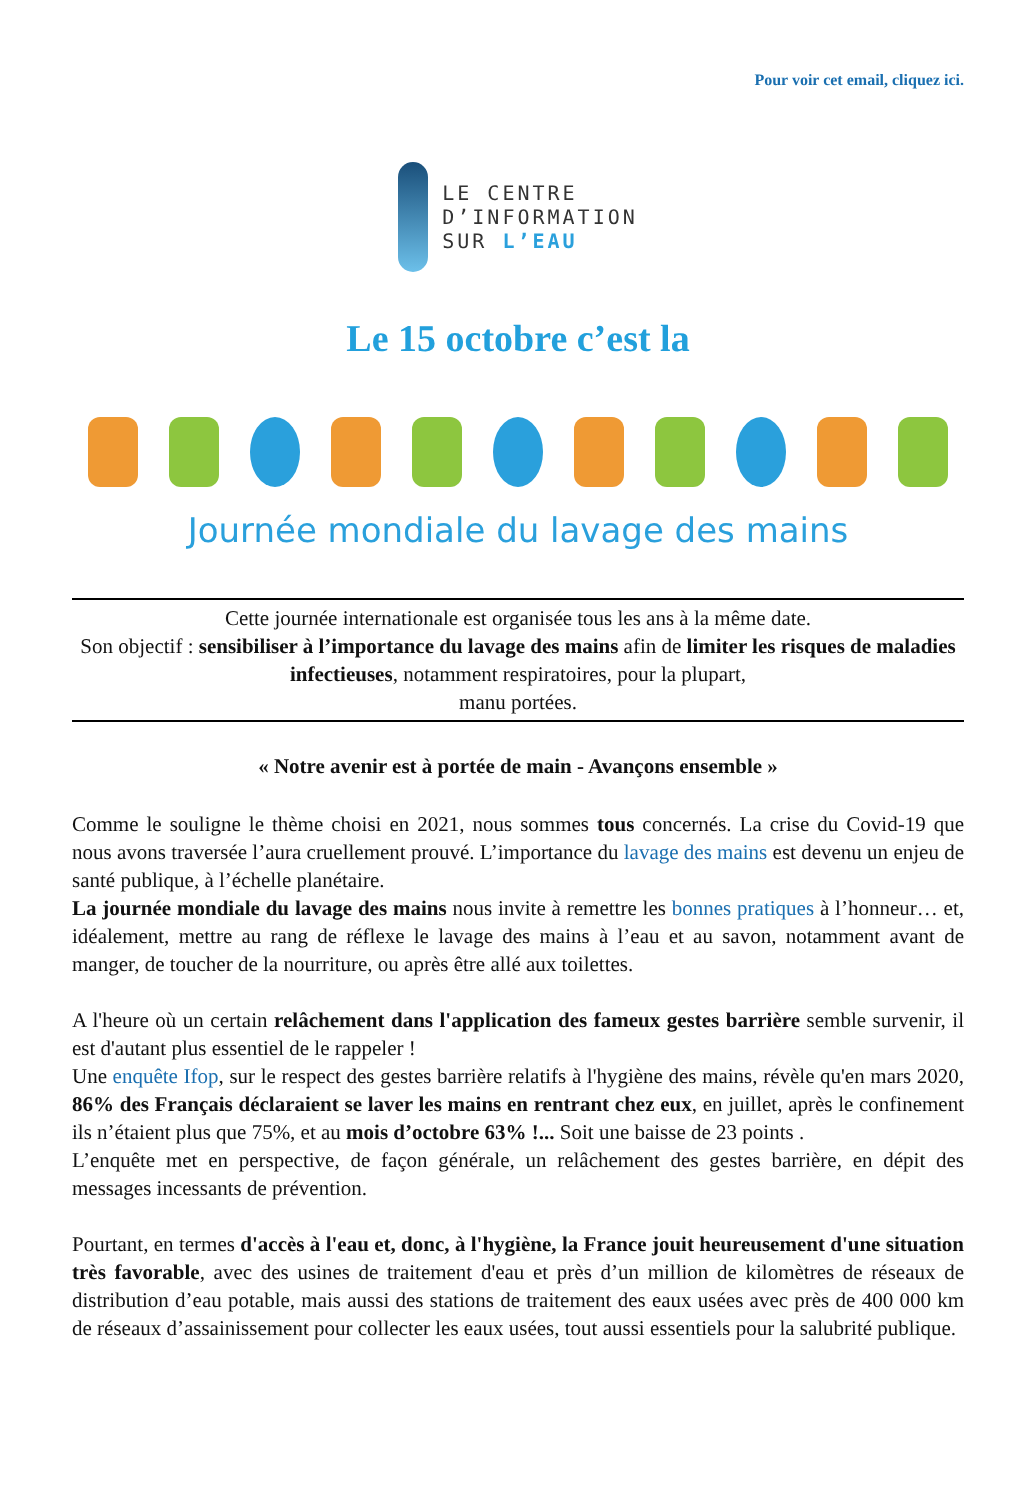Pour voir cet email, cliquez ici.
LE CENTRE
D’INFORMATION
SUR L’EAU
Le 15 octobre c’est la
Journée mondiale du lavage des mains
Cette journée internationale est organisée tous les ans à la même date.
Son objectif : sensibiliser à l’importance du lavage des mains afin de limiter les risques de maladies infectieuses, notamment respiratoires, pour la plupart,
manu portées.
« Notre avenir est à portée de main - Avançons ensemble »
Comme le souligne le thème choisi en 2021, nous sommes tous concernés. La crise du Covid-19 que nous avons traversée l’aura cruellement prouvé. L’importance du lavage des mains est devenu un enjeu de santé publique, à l’échelle planétaire.
La journée mondiale du lavage des mains nous invite à remettre les bonnes pratiques à l’honneur… et, idéalement, mettre au rang de réflexe le lavage des mains à l’eau et au savon, notamment avant de manger, de toucher de la nourriture, ou après être allé aux toilettes.
A l'heure où un certain relâchement dans l'application des fameux gestes barrière semble survenir, il est d'autant plus essentiel de le rappeler !
Une enquête Ifop, sur le respect des gestes barrière relatifs à l'hygiène des mains, révèle qu'en mars 2020, 86% des Français déclaraient se laver les mains en rentrant chez eux, en juillet, après le confinement ils n’étaient plus que 75%, et au mois d’octobre 63% !... Soit une baisse de 23 points .
L’enquête met en perspective, de façon générale, un relâchement des gestes barrière, en dépit des messages incessants de prévention.
Pourtant, en termes d'accès à l'eau et, donc, à l'hygiène, la France jouit heureusement d'une situation très favorable, avec des usines de traitement d'eau et près d’un million de kilomètres de réseaux de distribution d’eau potable, mais aussi des stations de traitement des eaux usées avec près de 400 000 km de réseaux d’assainissement pour collecter les eaux usées, tout aussi essentiels pour la salubrité publique.